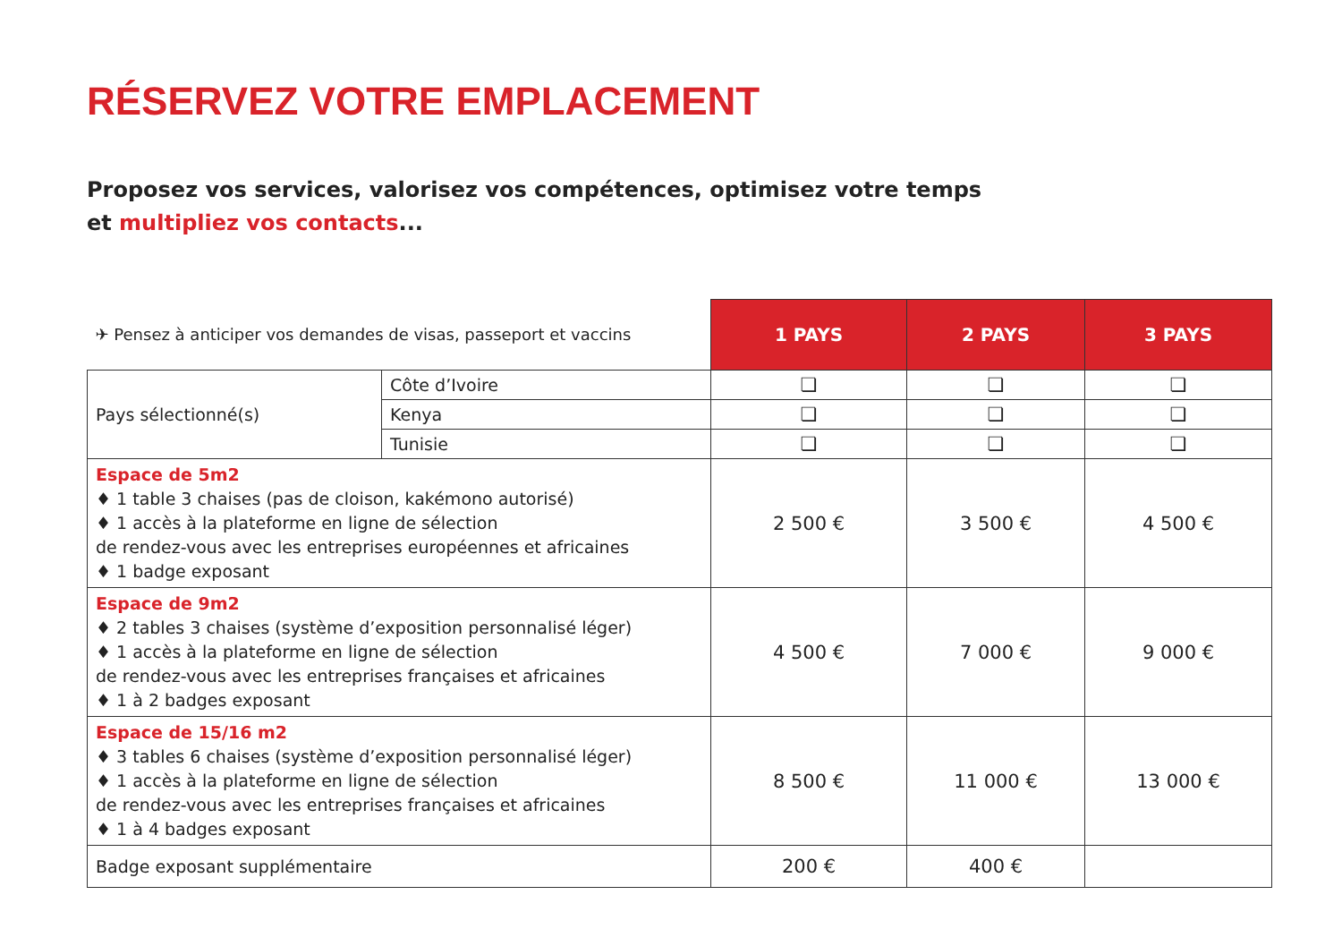RÉSERVEZ VOTRE EMPLACEMENT
Proposez vos services, valorisez vos compétences, optimisez votre temps
et multipliez vos contacts...
| ✈ Pensez à anticiper vos demandes de visas, passeport et vaccins | | 1 PAYS | 2 PAYS | 3 PAYS |
| Pays sélectionné(s) | Côte d’Ivoire | ❏ | ❏ | ❏ |
| | Kenya | ❏ | ❏ | ❏ |
| | Tunisie | ❏ | ❏ | ❏ |
| Espace de 5m2 ♦ 1 table 3 chaises (pas de cloison, kakémono autorisé) ♦ 1 accès à la plateforme en ligne de sélection de rendez-vous avec les entreprises européennes et africaines ♦ 1 badge exposant | | 2 500 € | 3 500 € | 4 500 € |
| Espace de 9m2 ♦ 2 tables 3 chaises (système d’exposition personnalisé léger) ♦ 1 accès à la plateforme en ligne de sélection de rendez-vous avec les entreprises françaises et africaines ♦ 1 à 2 badges exposant | | 4 500 € | 7 000 € | 9 000 € |
| Espace de 15/16 m2 ♦ 3 tables 6 chaises (système d’exposition personnalisé léger) ♦ 1 accès à la plateforme en ligne de sélection de rendez-vous avec les entreprises françaises et africaines ♦ 1 à 4 badges exposant | | 8 500 € | 11 000 € | 13 000 € |
| Badge exposant supplémentaire | | 200 € | 400 € | |